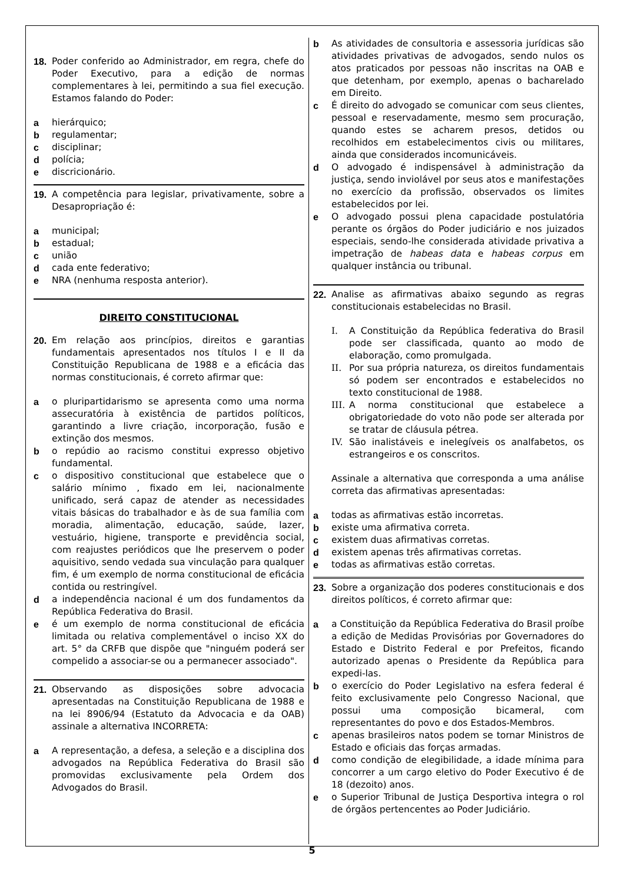18. Poder conferido ao Administrador, em regra, chefe do Poder Executivo, para a edição de normas complementares à lei, permitindo a sua fiel execução. Estamos falando do Poder:
a hierárquico;
b regulamentar;
c disciplinar;
d polícia;
e discricionário.
19. A competência para legislar, privativamente, sobre a Desapropriação é:
a municipal;
b estadual;
c união
d cada ente federativo;
e NRA (nenhuma resposta anterior).
DIREITO CONSTITUCIONAL
20. Em relação aos princípios, direitos e garantias fundamentais apresentados nos títulos I e II da Constituição Republicana de 1988 e a eficácia das normas constitucionais, é correto afirmar que:
a o pluripartidarismo se apresenta como uma norma assecuratória à existência de partidos políticos, garantindo a livre criação, incorporação, fusão e extinção dos mesmos.
b o repúdio ao racismo constitui expresso objetivo fundamental.
c o dispositivo constitucional que estabelece que o salário mínimo , fixado em lei, nacionalmente unificado, será capaz de atender as necessidades vitais básicas do trabalhador e às de sua família com moradia, alimentação, educação, saúde, lazer, vestuário, higiene, transporte e previdência social, com reajustes periódicos que lhe preservem o poder aquisitivo, sendo vedada sua vinculação para qualquer fim, é um exemplo de norma constitucional de eficácia contida ou restringível.
d a independência nacional é um dos fundamentos da República Federativa do Brasil.
e é um exemplo de norma constitucional de eficácia limitada ou relativa complementável o inciso XX do art. 5° da CRFB que dispõe que "ninguém poderá ser compelido a associar-se ou a permanecer associado".
21. Observando as disposições sobre advocacia apresentadas na Constituição Republicana de 1988 e na lei 8906/94 (Estatuto da Advocacia e da OAB) assinale a alternativa INCORRETA:
a A representação, a defesa, a seleção e a disciplina dos advogados na República Federativa do Brasil são promovidas exclusivamente pela Ordem dos Advogados do Brasil.
b As atividades de consultoria e assessoria jurídicas são atividades privativas de advogados, sendo nulos os atos praticados por pessoas não inscritas na OAB e que detenham, por exemplo, apenas o bacharelado em Direito.
c É direito do advogado se comunicar com seus clientes, pessoal e reservadamente, mesmo sem procuração, quando estes se acharem presos, detidos ou recolhidos em estabelecimentos civis ou militares, ainda que considerados incomunicáveis.
d O advogado é indispensável à administração da justiça, sendo inviolável por seus atos e manifestações no exercício da profissão, observados os limites estabelecidos por lei.
e O advogado possui plena capacidade postulatória perante os órgãos do Poder judiciário e nos juizados especiais, sendo-lhe considerada atividade privativa a impetração de habeas data e habeas corpus em qualquer instância ou tribunal.
22. Analise as afirmativas abaixo segundo as regras constitucionais estabelecidas no Brasil.
I. A Constituição da República federativa do Brasil pode ser classificada, quanto ao modo de elaboração, como promulgada.
II. Por sua própria natureza, os direitos fundamentais só podem ser encontrados e estabelecidos no texto constitucional de 1988.
III.
A norma constitucional que estabelece a obrigatoriedade do voto não pode ser alterada por se tratar de cláusula pétrea.
IV. São inalistáveis e inelegíveis os analfabetos, os estrangeiros e os conscritos.
Assinale a alternativa que corresponda a uma análise correta das afirmativas apresentadas:
a todas as afirmativas estão incorretas.
b existe uma afirmativa correta.
c existem duas afirmativas corretas.
d existem apenas três afirmativas corretas.
e todas as afirmativas estão corretas.
23. Sobre a organização dos poderes constitucionais e dos direitos políticos, é correto afirmar que:
a a Constituição da República Federativa do Brasil proíbe a edição de Medidas Provisórias por Governadores do Estado e Distrito Federal e por Prefeitos, ficando autorizado apenas o Presidente da República para expedi-las.
b o exercício do Poder Legislativo na esfera federal é feito exclusivamente pelo Congresso Nacional, que possui uma composição bicameral, com representantes do povo e dos Estados-Membros.
c apenas brasileiros natos podem se tornar Ministros de Estado e oficiais das forças armadas.
d como condição de elegibilidade, a idade mínima para concorrer a um cargo eletivo do Poder Executivo é de 18 (dezoito) anos.
e o Superior Tribunal de Justiça Desportiva integra o rol de órgãos pertencentes ao Poder Judiciário.
5